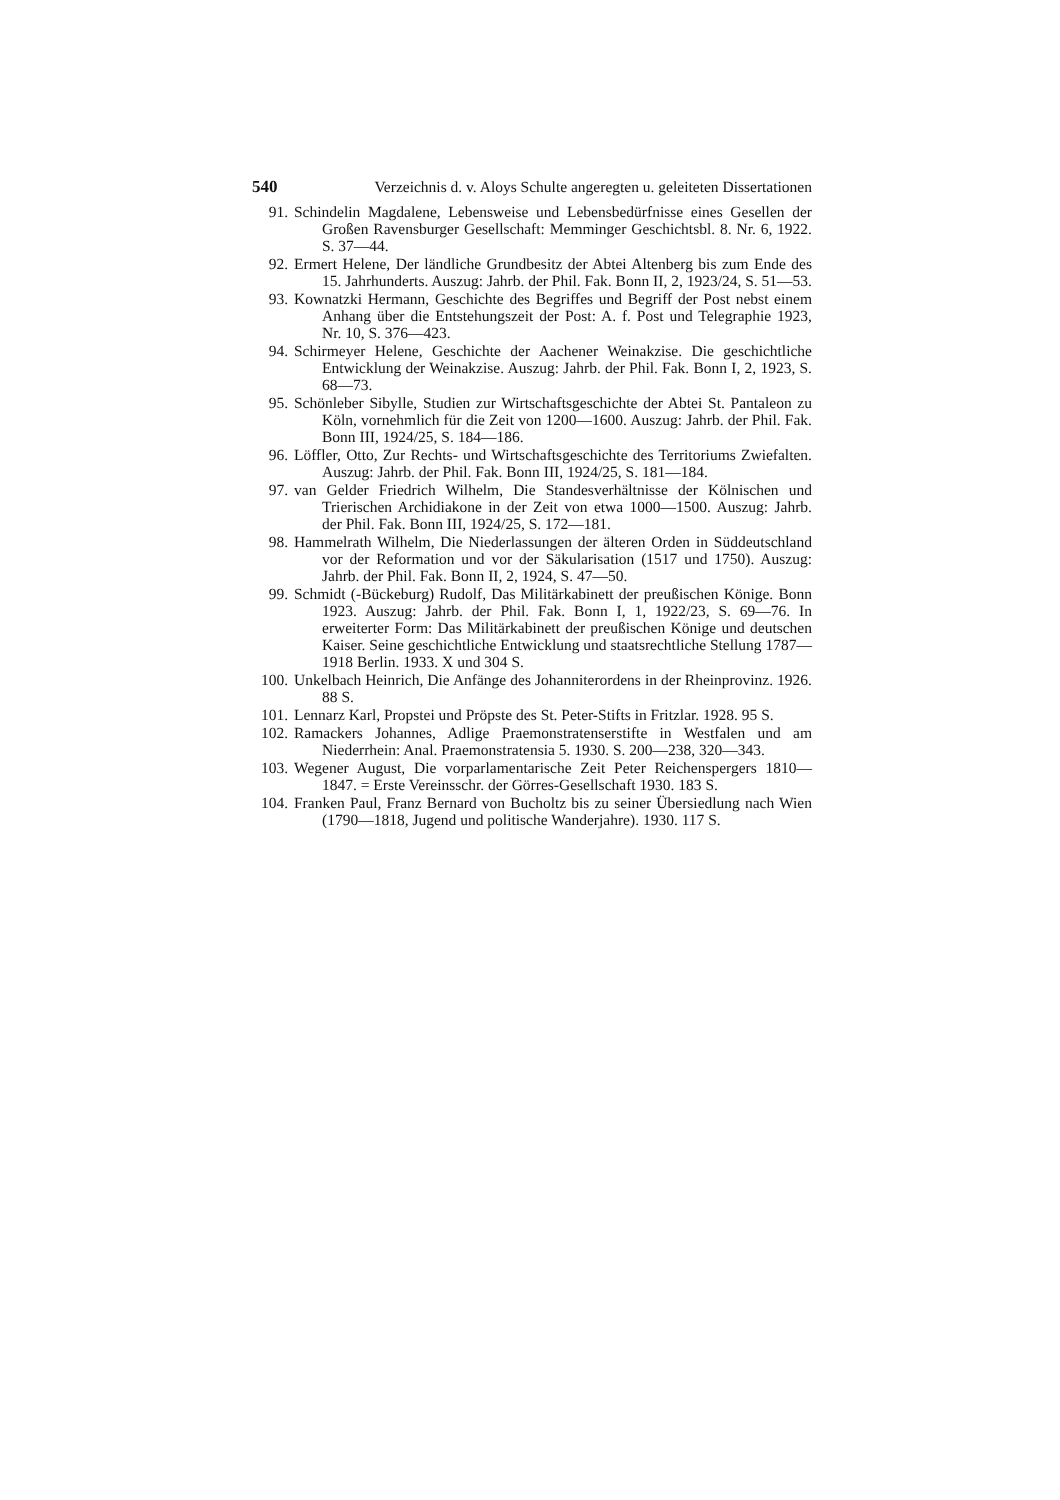540 Verzeichnis d. v. Aloys Schulte angeregten u. geleiteten Dissertationen
91. Schindelin Magdalene, Lebensweise und Lebensbedürfnisse eines Gesellen der Großen Ravensburger Gesellschaft: Memminger Geschichtsbl. 8. Nr. 6, 1922. S. 37—44.
92. Ermert Helene, Der ländliche Grundbesitz der Abtei Altenberg bis zum Ende des 15. Jahrhunderts. Auszug: Jahrb. der Phil. Fak. Bonn II, 2, 1923/24, S. 51—53.
93. Kownatzki Hermann, Geschichte des Begriffes und Begriff der Post nebst einem Anhang über die Entstehungszeit der Post: A. f. Post und Telegraphie 1923, Nr. 10, S. 376—423.
94. Schirmeyer Helene, Geschichte der Aachener Weinakzise. Die geschichtliche Entwicklung der Weinakzise. Auszug: Jahrb. der Phil. Fak. Bonn I, 2, 1923, S. 68—73.
95. Schönleber Sibylle, Studien zur Wirtschaftsgeschichte der Abtei St. Pantaleon zu Köln, vornehmlich für die Zeit von 1200—1600. Auszug: Jahrb. der Phil. Fak. Bonn III, 1924/25, S. 184—186.
96. Löffler, Otto, Zur Rechts- und Wirtschaftsgeschichte des Territoriums Zwiefalten. Auszug: Jahrb. der Phil. Fak. Bonn III, 1924/25, S. 181—184.
97. van Gelder Friedrich Wilhelm, Die Standesverhältnisse der Kölnischen und Trierischen Archidiakone in der Zeit von etwa 1000—1500. Auszug: Jahrb. der Phil. Fak. Bonn III, 1924/25, S. 172—181.
98. Hammelrath Wilhelm, Die Niederlassungen der älteren Orden in Süddeutschland vor der Reformation und vor der Säkularisation (1517 und 1750). Auszug: Jahrb. der Phil. Fak. Bonn II, 2, 1924, S. 47—50.
99. Schmidt (-Bückeburg) Rudolf, Das Militärkabinett der preußischen Könige. Bonn 1923. Auszug: Jahrb. der Phil. Fak. Bonn I, 1, 1922/23, S. 69—76. In erweiterter Form: Das Militärkabinett der preußischen Könige und deutschen Kaiser. Seine geschichtliche Entwicklung und staatsrechtliche Stellung 1787—1918 Berlin. 1933. X und 304 S.
100. Unkelbach Heinrich, Die Anfänge des Johanniterordens in der Rheinprovinz. 1926. 88 S.
101. Lennarz Karl, Propstei und Pröpste des St. Peter-Stifts in Fritzlar. 1928. 95 S.
102. Ramackers Johannes, Adlige Praemonstratenserstifte in Westfalen und am Niederrhein: Anal. Praemonstratensia 5. 1930. S. 200—238, 320—343.
103. Wegener August, Die vorparlamentarische Zeit Peter Reichenspergers 1810—1847. = Erste Vereinsschr. der Görres-Gesellschaft 1930. 183 S.
104. Franken Paul, Franz Bernard von Bucholtz bis zu seiner Übersiedlung nach Wien (1790—1818, Jugend und politische Wanderjahre). 1930. 117 S.